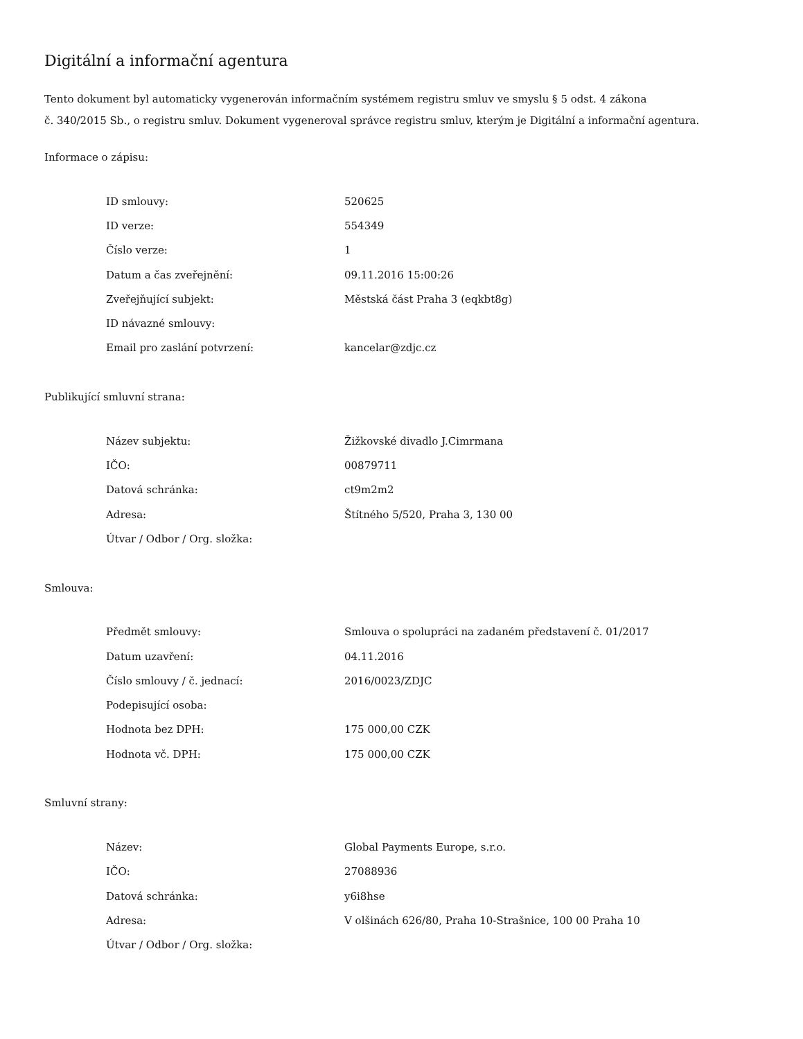Digitální a informační agentura
Tento dokument byl automaticky vygenerován informačním systémem registru smluv ve smyslu § 5 odst. 4 zákona
č. 340/2015 Sb., o registru smluv. Dokument vygeneroval správce registru smluv, kterým je Digitální a informační agentura.
Informace o zápisu:
| ID smlouvy: | 520625 |
| ID verze: | 554349 |
| Číslo verze: | 1 |
| Datum a čas zveřejnění: | 09.11.2016 15:00:26 |
| Zveřejňující subjekt: | Městská část Praha 3 (eqkbt8g) |
| ID návazné smlouvy: | |
| Email pro zaslání potvrzení: | kancelar@zdjc.cz |
Publikující smluvní strana:
| Název subjektu: | Žižkovské divadlo J.Cimrmana |
| IČO: | 00879711 |
| Datová schránka: | ct9m2m2 |
| Adresa: | Štítného 5/520, Praha 3, 130 00 |
| Útvar / Odbor / Org. složka: | |
Smlouva:
| Předmět smlouvy: | Smlouva o spolupráci na zadaném představení č. 01/2017 |
| Datum uzavření: | 04.11.2016 |
| Číslo smlouvy / č. jednací: | 2016/0023/ZDJC |
| Podepisující osoba: | |
| Hodnota bez DPH: | 175 000,00 CZK |
| Hodnota vč. DPH: | 175 000,00 CZK |
Smluvní strany:
| Název: | Global Payments Europe, s.r.o. |
| IČO: | 27088936 |
| Datová schránka: | y6i8hse |
| Adresa: | V olšinách 626/80, Praha 10-Strašnice, 100 00 Praha 10 |
| Útvar / Odbor / Org. složka: | |